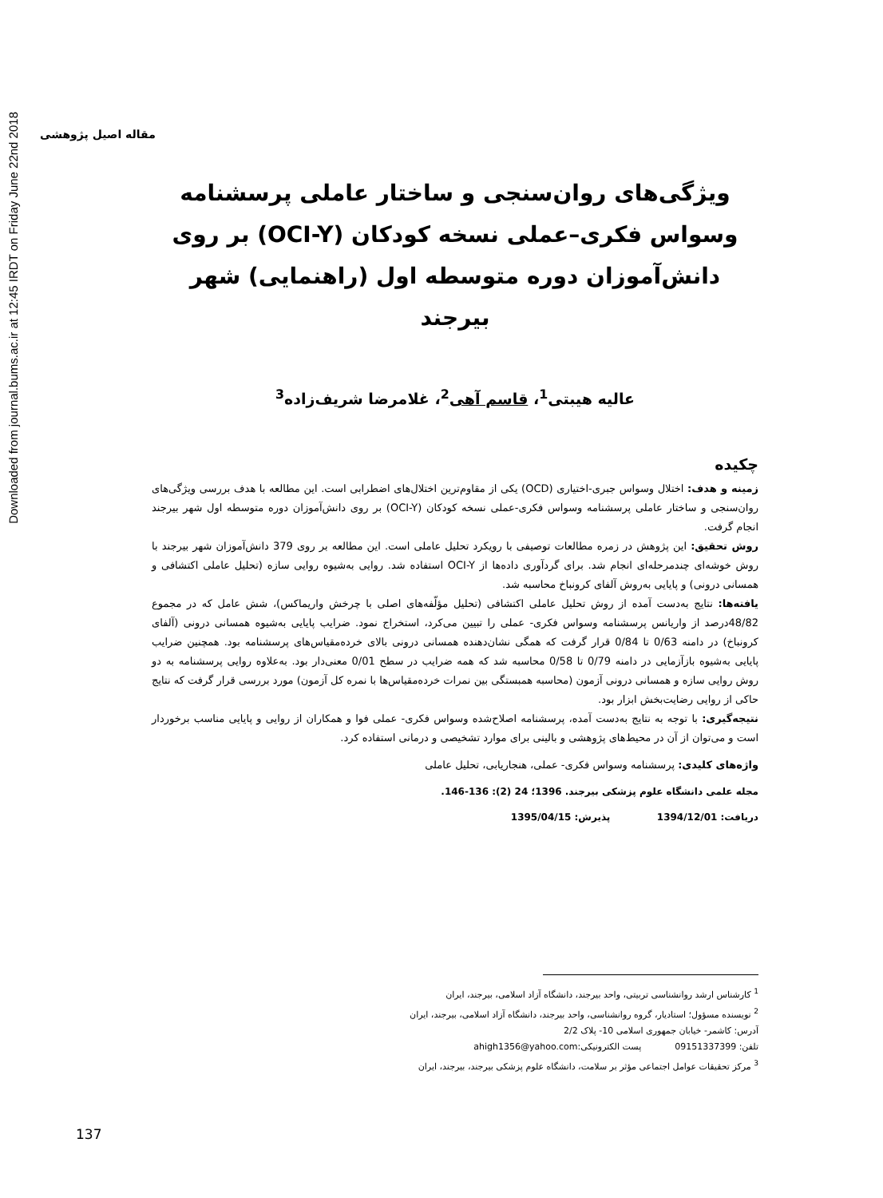Downloaded from journal.bums.ac.ir at 12:45 IRDT on Friday June 22nd 2018
مقاله اصیل پژوهشی
ویژگی‌های روان‌سنجی و ساختار عاملی پرسشنامه وسواس فکری–عملی نسخه کودکان (OCI-Y) بر روی دانش‌آموزان دوره متوسطه اول (راهنمایی) شهر بیرجند
عالیه هیبتی<sup>1</sup>، قاسم آهی<sup>2</sup>، غلامرضا شریف‌زاده<sup>3</sup>
چکیده
زمینه و هدف: اختلال وسواس جبری-اختیاری (OCD) یکی از مقاوم‌ترین اختلال‌های اضطرابی است. این مطالعه با هدف بررسی ویژگی‌های روان‌سنجی و ساختار عاملی پرسشنامه وسواس فکری-عملی نسخه کودکان (OCI-Y) بر روی دانش‌آموزان دوره متوسطه اول شهر بیرجند انجام گرفت.
روش تحقیق: این پژوهش در زمره مطالعات توصیفی با رویکرد تحلیل عاملی است. این مطالعه بر روی 379 دانش‌آموزان شهر بیرجند با روش خوشه‌ای چندمرحله‌ای انجام شد. برای گردآوری داده‌ها از OCI-Y استفاده شد. روایی به‌شیوه روایی سازه (تحلیل عاملی اکتشافی و همسانی درونی) و پایایی به‌روش آلفای کرونباخ محاسبه شد.
یافته‌ها: نتایج به‌دست آمده از روش تحلیل عاملی اکتشافی (تحلیل مؤلّفه‌های اصلی با چرخش واریماکس)، شش عامل که در مجموع 48/82درصد از واریانس پرسشنامه وسواس فکری- عملی را تبیین می‌کرد، استخراج نمود. ضرایب پایایی به‌شیوه همسانی درونی (آلفای کرونباخ) در دامنه 0/63 تا 0/84 قرار گرفت که همگی نشان‌دهنده همسانی درونی بالای خرده‌مقیاس‌های پرسشنامه بود. همچنین ضرایب پایایی به‌شیوه بازآزمایی در دامنه 0/79 تا 0/58 محاسبه شد که همه ضرایب در سطح 0/01 معنی‌دار بود. به‌علاوه روایی پرسشنامه به دو روش روایی سازه و همسانی درونی آزمون (محاسبه همبستگی بین نمرات خرده‌مقیاس‌ها با نمره کل آزمون) مورد بررسی قرار گرفت که نتایج حاکی از روایی رضایت‌بخش ابزار بود.
نتیجه‌گیری: با توجه به نتایج به‌دست آمده، پرسشنامه اصلاح‌شده وسواس فکری- عملی فوا و همکاران از روایی و پایایی مناسب برخوردار است و می‌توان از آن در محیط‌های پژوهشی و بالینی برای موارد تشخیصی و درمانی استفاده کرد.
واژه‌های کلیدی: پرسشنامه وسواس فکری- عملی، هنجاریابی، تحلیل عاملی
مجله علمی دانشگاه علوم پزشکی بیرجند. 1396؛ 24 (2): 136-146.
دریافت: 1394/12/01 پذیرش: 1395/04/15
<sup>1</sup> کارشناس ارشد روانشناسی تربیتی، واحد بیرجند، دانشگاه آزاد اسلامی، بیرجند، ایران
<sup>2</sup> نویسنده مسؤول؛ استادیار، گروه روانشناسی، واحد بیرجند، دانشگاه آزاد اسلامی، بیرجند، ایران
آدرس: کاشمر- خیابان جمهوری اسلامی 10- پلاک 2/2
تلفن: 09151337399 پست الکترونیکی:ahigh1356@yahoo.com
<sup>3</sup> مرکز تحقیقات عوامل اجتماعی مؤثر بر سلامت، دانشگاه علوم پزشکی بیرجند، بیرجند، ایران
137